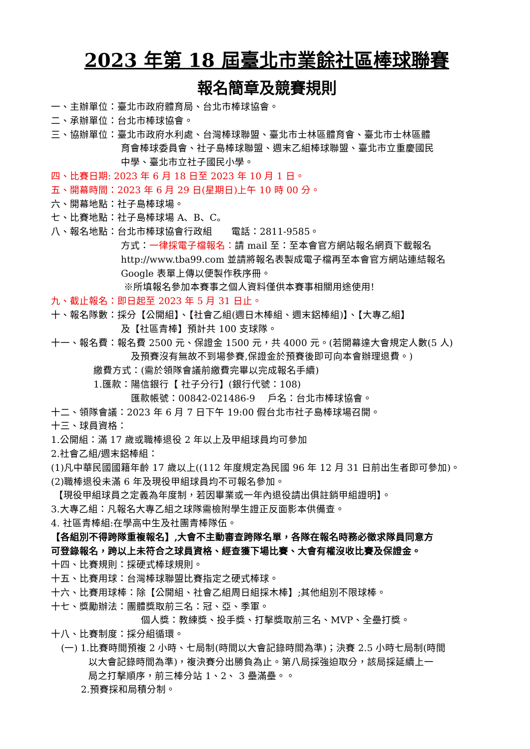2023 年第 18 屆臺北市業餘社區棒球聯賽
報名簡章及競賽規則
一、主辦單位：臺北市政府體育局、台北市棒球協會。
二、承辦單位：台北市棒球協會。
三、協辦單位：臺北市政府水利處、台灣棒球聯盟、臺北市士林區體育會、臺北市士林區體
育會棒球委員會、社子島棒球聯盟、週末乙組棒球聯盟、臺北市立重慶國民
中學、臺北市立社子國民小學。
四、比賽日期: 2023 年 6 月 18 日至 2023 年 10 月 1 日。
五、開幕時間：2023 年 6 月 29 日(星期日)上午 10 時 00 分。
六、開幕地點：社子島棒球場。
七、比賽地點：社子島棒球場 A、B、C。
八、報名地點：台北市棒球協會行政組　　電話：2811-9585。
方式：一律採電子檔報名：請 mail 至：至本會官方網站報名網頁下載報名
http://www.tba99.com 並請將報名表製成電子檔再至本會官方網站連結報名
Google 表單上傳以便製作秩序冊。
※所填報名參加本賽事之個人資料僅供本賽事相關用途使用!
九、截止報名：即日起至 2023 年 5 月 31 日止。
十、報名隊數：採分【公開組】、【社會乙組(週日木棒組、週末鋁棒組)】、【大專乙組】
及【社區青棒】預計共 100 支球隊。
十一、報名費：報名費 2500 元、保證金 1500 元，共 4000 元。(若開幕達大會規定人數(5 人)
及預賽沒有無故不到場參賽,保證金於預賽後即可向本會辦理退費。)
繳費方式：(需於領隊會議前繳費完畢以完成報名手續)
1.匯款：陽信銀行【 社子分行】(銀行代號：108)
匯款帳號：00842-021486-9　 戶名：台北市棒球協會。
十二、領隊會議：2023 年 6 月 7 日下午 19:00 假台北市社子島棒球場召開。
十三、球員資格：
1.公開組：滿 17 歲或職棒退役 2 年以上及甲組球員均可參加
2.社會乙組/週末鋁棒組：
(1)凡中華民國國籍年齡 17 歲以上((112 年度規定為民國 96 年 12 月 31 日前出生者即可參加)。
(2)職棒退役未滿 6 年及現役甲組球員均不可報名參加。
【現役甲組球員之定義為年度制，若因畢業或一年內退役請出俱註銷甲組證明】。
3.大專乙組：凡報名大專乙組之球隊需檢附學生證正反面影本供備查。
4. 社區青棒組:在學高中生及社團青棒隊伍。
【各組別不得跨隊重複報名】,大會不主動審查跨隊名單，各隊在報名時務必徵求隊員同意方
可登錄報名，跨以上未符合之球員資格、經查獲下場比賽、大會有權沒收比賽及保證金。
十四、比賽規則：採硬式棒球規則。
十五、比賽用球：台灣棒球聯盟比賽指定之硬式棒球。
十六、比賽用球棒：除【公開組、社會乙組周日組採木棒】;其他組別不限球棒。
十七、獎勵辦法：團體獎取前三名：冠、亞、季軍。
個人獎：教練獎、投手獎、打擊獎取前三名、MVP、全壘打獎。
十八、比賽制度：採分組循環。
(一) 1.比賽時間預複 2 小時、七局制(時間以大會記錄時間為準)；決賽 2.5 小時七局制(時間
以大會記錄時間為準)，複決賽分出勝負為止。第八局採強迫取分，該局採延續上一
局之打擊順序，前三棒分站 1、2、 3 壘滿壘。。
2.預賽採和局積分制。